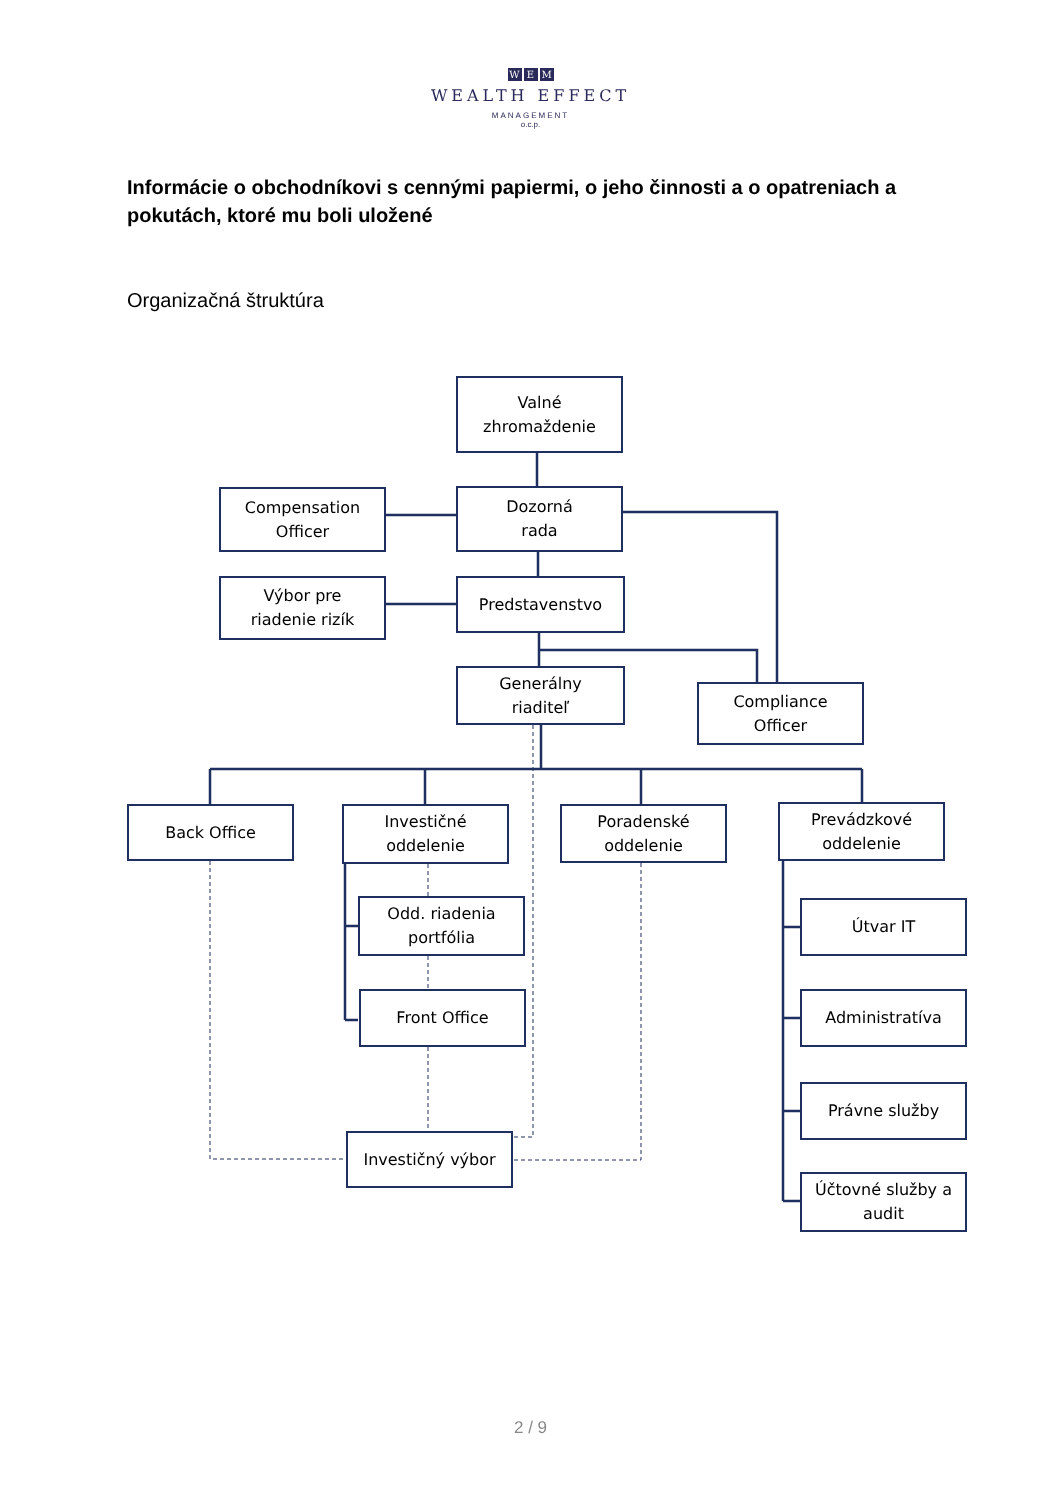W E M
WEALTH EFFECT
MANAGEMENT
o.c.p.
Informácie o obchodníkovi s cennými papiermi, o jeho činnosti a o opatreniach a pokutách, ktoré mu boli uložené
Organizačná štruktúra
Valné
zhromaždenie
Compensation
Officer
Dozorná
rada
Výbor pre
riadenie rizík
Predstavenstvo
Generálny
riaditeľ
Compliance
Officer
Back Office
Investičné
oddelenie
Odd. riadenia
portfólia
Front Office
Investičný výbor
Poradenské
oddelenie
Prevádzkové
oddelenie
Útvar IT
Administratíva
Právne služby
Účtovné služby a
audit
2 / 9